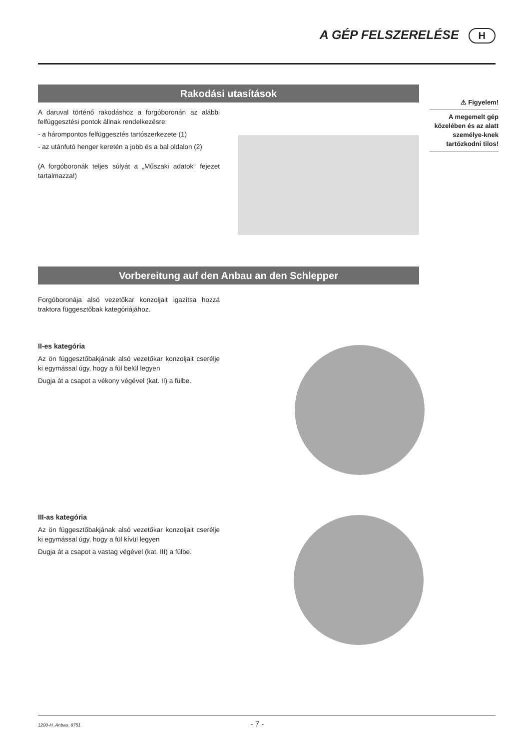A GÉP FELSZERELÉSE H
Rakodási utasítások
A daruval történő rakodáshoz a forgóboronán az alábbi felfüggesztési pontok állnak rendelkezésre:
- a hárompontos felfüggesztés tartószerkezete (1)
- az utánfutó henger keretén a jobb és a bal oldalon (2)
(A forgóboronák teljes súlyát a „Műszaki adatok“ fejezet tartalmazza!)
⚠ Figyelem!
A megemelt gép közelében és az alatt személye-knek tartózkodni tilos!
Vorbereitung auf den Anbau an den Schlepper
Forgóboronája alsó vezetőkar konzoljait igazítsa hozzá traktora függesztőbak kategóriájához.
II-es kategória
Az ön függesztőbakjának alsó vezetőkar konzoljait cserélje ki egymással úgy, hogy a fül belül legyen
Dugja át a csapot a vékony végével (kat. II) a fülbe.
III-as kategória
Az ön függesztőbakjának alsó vezetőkar konzoljait cserélje ki egymással úgy, hogy a fül kívül legyen
Dugja át a csapot a vastag végével (kat. III) a fülbe.
1200-H_Anbau_8751 - 7 -